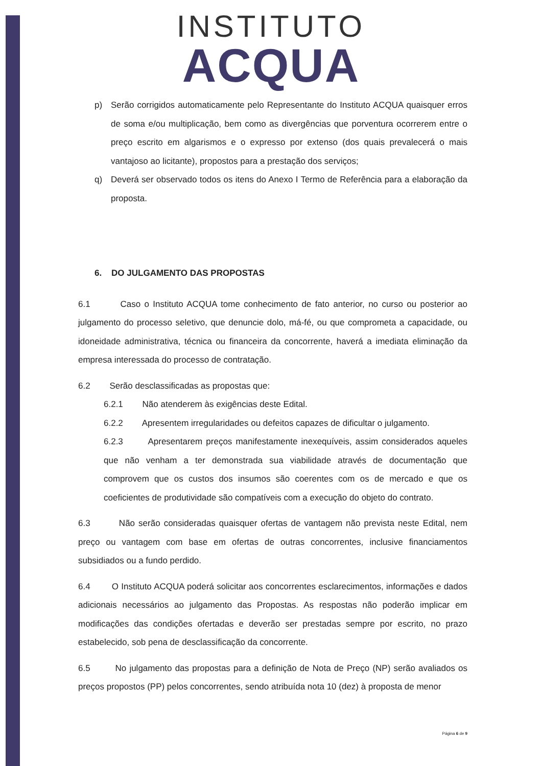INSTITUTO
ACQUA
p) Serão corrigidos automaticamente pelo Representante do Instituto ACQUA quaisquer erros de soma e/ou multiplicação, bem como as divergências que porventura ocorrerem entre o preço escrito em algarismos e o expresso por extenso (dos quais prevalecerá o mais vantajoso ao licitante), propostos para a prestação dos serviços;
q) Deverá ser observado todos os itens do Anexo I Termo de Referência para a elaboração da proposta.
6. DO JULGAMENTO DAS PROPOSTAS
6.1 Caso o Instituto ACQUA tome conhecimento de fato anterior, no curso ou posterior ao julgamento do processo seletivo, que denuncie dolo, má-fé, ou que comprometa a capacidade, ou idoneidade administrativa, técnica ou financeira da concorrente, haverá a imediata eliminação da empresa interessada do processo de contratação.
6.2 Serão desclassificadas as propostas que:
6.2.1 Não atenderem às exigências deste Edital.
6.2.2 Apresentem irregularidades ou defeitos capazes de dificultar o julgamento.
6.2.3 Apresentarem preços manifestamente inexequíveis, assim considerados aqueles que não venham a ter demonstrada sua viabilidade através de documentação que comprovem que os custos dos insumos são coerentes com os de mercado e que os coeficientes de produtividade são compatíveis com a execução do objeto do contrato.
6.3 Não serão consideradas quaisquer ofertas de vantagem não prevista neste Edital, nem preço ou vantagem com base em ofertas de outras concorrentes, inclusive financiamentos subsidiados ou a fundo perdido.
6.4 O Instituto ACQUA poderá solicitar aos concorrentes esclarecimentos, informações e dados adicionais necessários ao julgamento das Propostas. As respostas não poderão implicar em modificações das condições ofertadas e deverão ser prestadas sempre por escrito, no prazo estabelecido, sob pena de desclassificação da concorrente.
6.5 No julgamento das propostas para a definição de Nota de Preço (NP) serão avaliados os preços propostos (PP) pelos concorrentes, sendo atribuída nota 10 (dez) à proposta de menor
Página 6 de 9